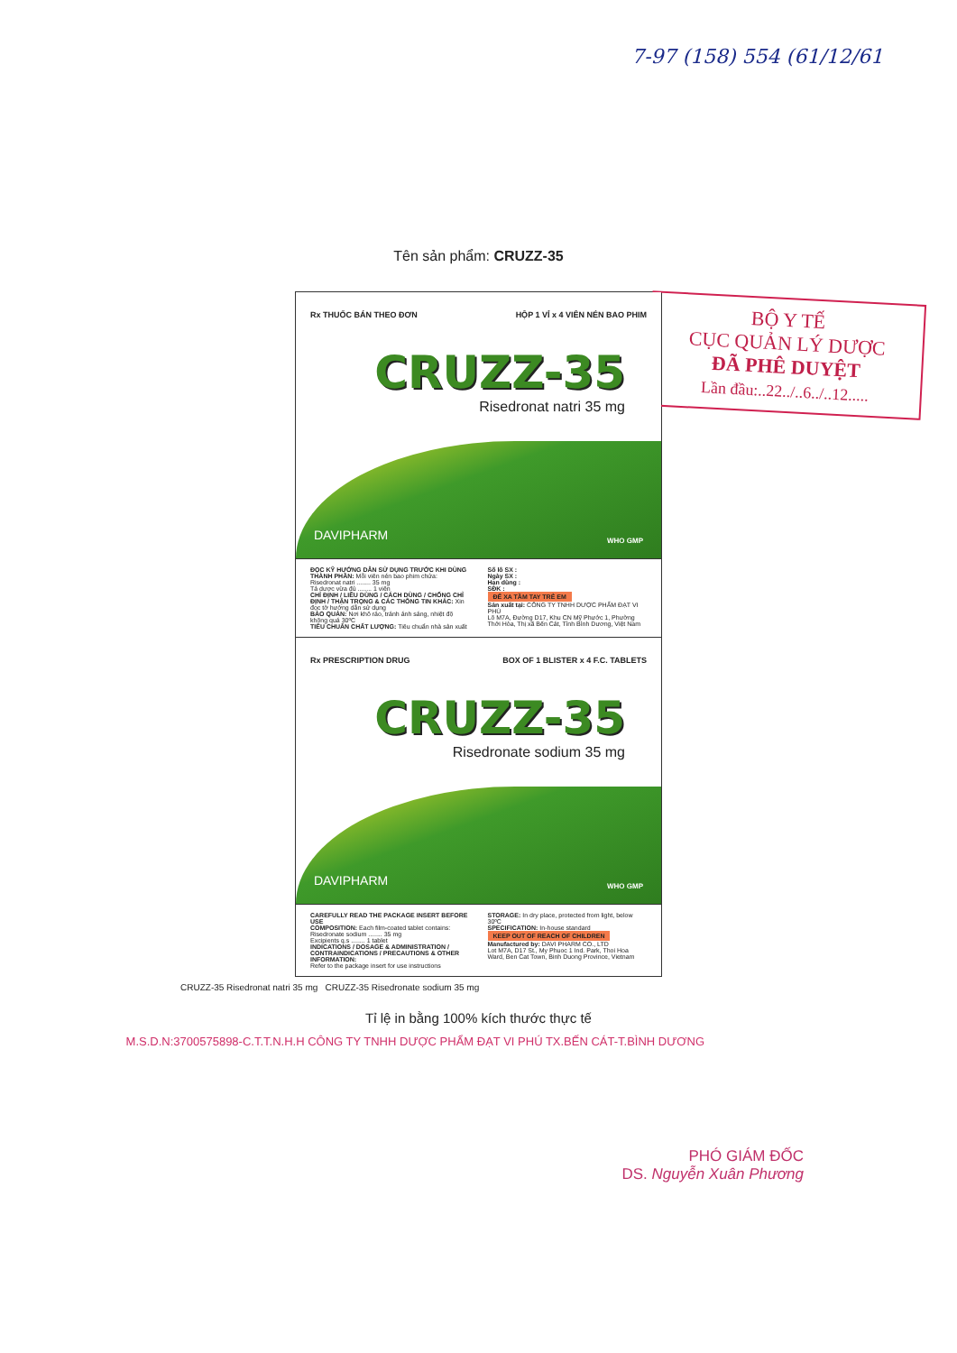7-97 (158) 554 (61/12/61
Tên sản phẩm: CRUZZ-35
BỘ Y TẾ
CỤC QUẢN LÝ DƯỢC
ĐÃ PHÊ DUYỆT
Lần đầu:..22../..6../..12.....
Rx THUỐC BÁN THEO ĐƠN HỘP 1 VỈ x 4 VIÊN NÉN BAO PHIM
CRUZZ-35
Risedronat natri 35 mg
DAVIPHARM WHO GMP
ĐỌC KỸ HƯỚNG DẪN SỬ DỤNG TRƯỚC KHI DÙNG
THÀNH PHẦN: Mỗi viên nén bao phim chứa:
Risedronat natri ........ 35 mg
Tá dược vừa đủ ........ 1 viên
CHỈ ĐỊNH / LIỀU DÙNG / CÁCH DÙNG / CHỐNG CHỈ ĐỊNH / THẬN TRỌNG & CÁC THÔNG TIN KHÁC: Xin đọc tờ hướng dẫn sử dụng
BẢO QUẢN: Nơi khô ráo, tránh ánh sáng, nhiệt độ không quá 30ºC
TIÊU CHUẨN CHẤT LƯỢNG: Tiêu chuẩn nhà sản xuất
Số lô SX :
Ngày SX :
Hạn dùng :
SĐK :
ĐỂ XA TẦM TAY TRẺ EM
Sản xuất tại: CÔNG TY TNHH DƯỢC PHẨM ĐẠT VI PHÚ
Lô M7A, Đường D17, Khu CN Mỹ Phước 1, Phường Thới Hòa, Thị xã Bến Cát, Tỉnh Bình Dương, Việt Nam
Rx PRESCRIPTION DRUG BOX OF 1 BLISTER x 4 F.C. TABLETS
CRUZZ-35
Risedronate sodium 35 mg
DAVIPHARM WHO GMP
CAREFULLY READ THE PACKAGE INSERT BEFORE USE
COMPOSITION: Each film-coated tablet contains:
Risedronate sodium ........ 35 mg
Excipients q.s ........ 1 tablet
INDICATIONS / DOSAGE & ADMINISTRATION / CONTRAINDICATIONS / PRECAUTIONS & OTHER INFORMATION:
Refer to the package insert for use instructions
STORAGE: In dry place, protected from light, below 30ºC
SPECIFICATION: In-house standard
KEEP OUT OF REACH OF CHILDREN
Manufactured by: DAVI PHARM CO., LTD
Lot M7A, D17 St., My Phuoc 1 Ind. Park, Thoi Hoa Ward, Ben Cat Town, Binh Duong Province, Vietnam
CRUZZ-35 Risedronat natri 35 mg CRUZZ-35 Risedronate sodium 35 mg
Tỉ lệ in bằng 100% kích thước thực tế
M.S.D.N:3700575898-C.T.T.N.H.H CÔNG TY TNHH DƯỢC PHẨM ĐẠT VI PHÚ TX.BẾN CÁT-T.BÌNH DƯƠNG
PHÓ GIÁM ĐỐC
DS. Nguyễn Xuân Phương